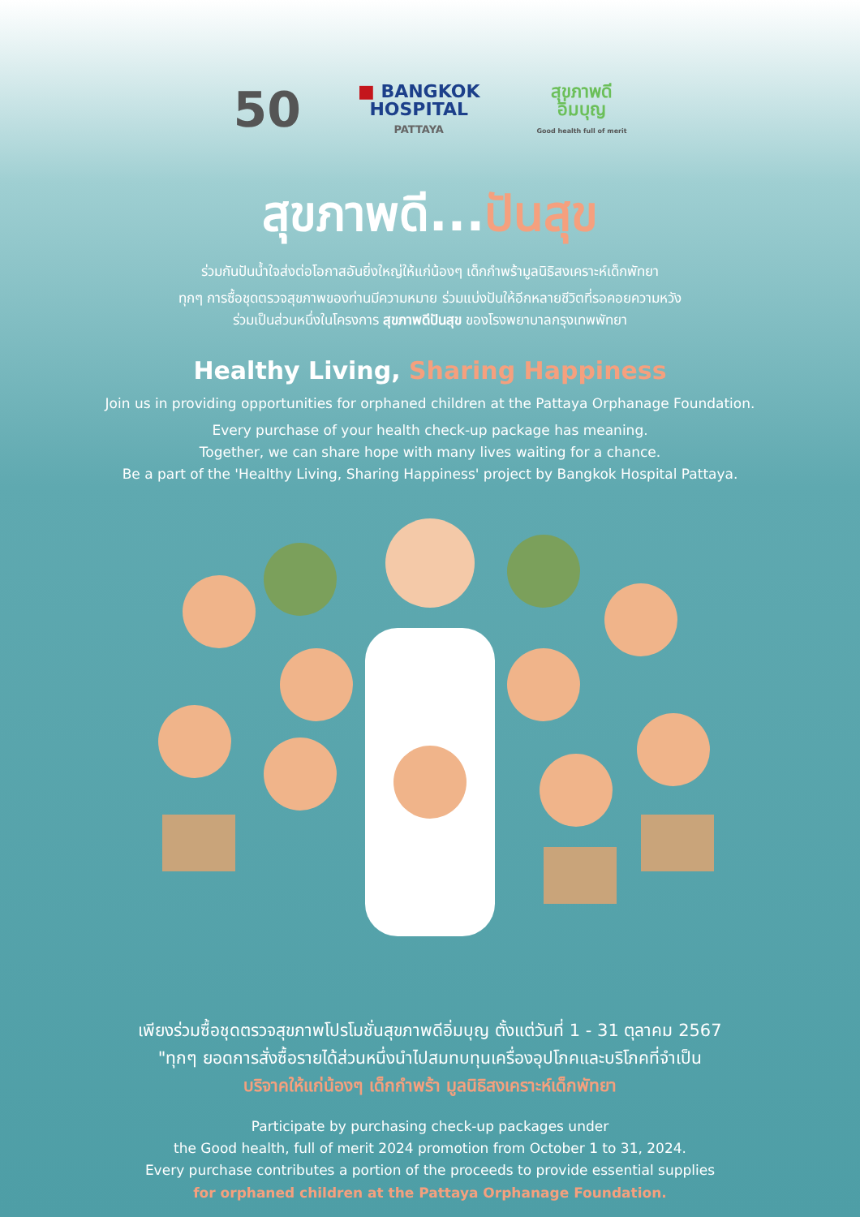50
■ BANGKOK
HOSPITAL
PATTAYA
สุขภาพดี
อิ่มบุญ
Good health full of merit
สุขภาพดี...ปันสุข
ร่วมกันปันน้ำใจส่งต่อโอกาสอันยิ่งใหญ่ให้แก่น้องๆ เด็กกำพร้ามูลนิธิสงเคราะห์เด็กพัทยา
ทุกๆ การซื้อชุดตรวจสุขภาพของท่านมีความหมาย ร่วมแบ่งปันให้อีกหลายชีวิตที่รอคอยความหวัง
ร่วมเป็นส่วนหนึ่งในโครงการ สุขภาพดีปันสุข ของโรงพยาบาลกรุงเทพพัทยา
Healthy Living, Sharing Happiness
Join us in providing opportunities for orphaned children at the Pattaya Orphanage Foundation.
Every purchase of your health check-up package has meaning.
Together, we can share hope with many lives waiting for a chance.
Be a part of the 'Healthy Living, Sharing Happiness' project by Bangkok Hospital Pattaya.
เพียงร่วมซื้อชุดตรวจสุขภาพโปรโมชั่นสุขภาพดีอิ่มบุญ ตั้งแต่วันที่ 1 - 31 ตุลาคม 2567
"ทุกๆ ยอดการสั่งซื้อรายได้ส่วนหนึ่งนำไปสมทบทุนเครื่องอุปโภคและบริโภคที่จำเป็น
บริจาคให้แก่น้องๆ เด็กกำพร้า มูลนิธิสงเคราะห์เด็กพัทยา
Participate by purchasing check-up packages under
the Good health, full of merit 2024 promotion from October 1 to 31, 2024.
Every purchase contributes a portion of the proceeds to provide essential supplies
for orphaned children at the Pattaya Orphanage Foundation.